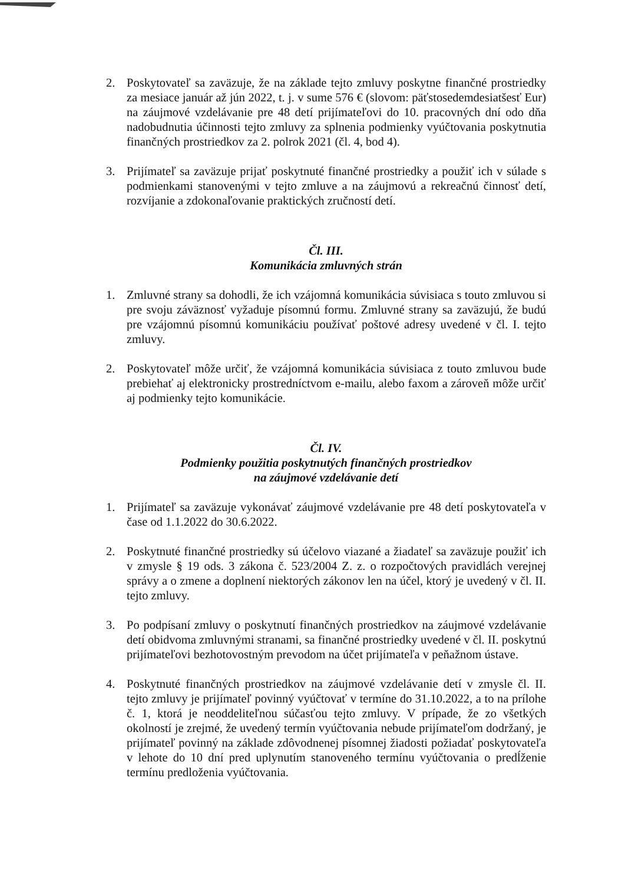2. Poskytovateľ sa zaväzuje, že na základe tejto zmluvy poskytne finančné prostriedky za mesiace január až jún 2022, t. j. v sume 576 € (slovom: päťstosedemdesiatšesť Eur) na záujmové vzdelávanie pre 48 detí prijímateľovi do 10. pracovných dní odo dňa nadobudnutia účinnosti tejto zmluvy za splnenia podmienky vyúčtovania poskytnutia finančných prostriedkov za 2. polrok 2021 (čl. 4, bod 4).
3. Prijímateľ sa zaväzuje prijať poskytnuté finančné prostriedky a použiť ich v súlade s podmienkami stanovenými v tejto zmluve a na záujmovú a rekreačnú činnosť detí, rozvíjanie a zdokonaľovanie praktických zručností detí.
Čl. III.
Komunikácia zmluvných strán
1. Zmluvné strany sa dohodli, že ich vzájomná komunikácia súvisiaca s touto zmluvou si pre svoju záväznosť vyžaduje písomnú formu. Zmluvné strany sa zaväzujú, že budú pre vzájomnú písomnú komunikáciu používať poštové adresy uvedené v čl. I. tejto zmluvy.
2. Poskytovateľ môže určiť, že vzájomná komunikácia súvisiaca z touto zmluvou bude prebiehať aj elektronicky prostredníctvom e-mailu, alebo faxom a zároveň môže určiť aj podmienky tejto komunikácie.
Čl. IV.
Podmienky použitia poskytnutých finančných prostriedkov
na záujmové vzdelávanie detí
1. Prijímateľ sa zaväzuje vykonávať záujmové vzdelávanie pre 48 detí poskytovateľa v čase od 1.1.2022 do 30.6.2022.
2. Poskytnuté finančné prostriedky sú účelovo viazané a žiadateľ sa zaväzuje použiť ich v zmysle § 19 ods. 3 zákona č. 523/2004 Z. z. o rozpočtových pravidlách verejnej správy a o zmene a doplnení niektorých zákonov len na účel, ktorý je uvedený v čl. II. tejto zmluvy.
3. Po podpísaní zmluvy o poskytnutí finančných prostriedkov na záujmové vzdelávanie detí obidvoma zmluvnými stranami, sa finančné prostriedky uvedené v čl. II. poskytnú prijímateľovi bezhotovostným prevodom na účet prijímateľa v peňažnom ústave.
4. Poskytnuté finančných prostriedkov na záujmové vzdelávanie detí v zmysle čl. II. tejto zmluvy je prijímateľ povinný vyúčtovať v termíne do 31.10.2022, a to na prílohe č. 1, ktorá je neoddeliteľnou súčasťou tejto zmluvy. V prípade, že zo všetkých okolností je zrejmé, že uvedený termín vyúčtovania nebude prijímateľom dodržaný, je prijímateľ povinný na základe zdôvodnenej písomnej žiadosti požiadať poskytovateľa v lehote do 10 dní pred uplynutím stanoveného termínu vyúčtovania o predĺženie termínu predloženia vyúčtovania.